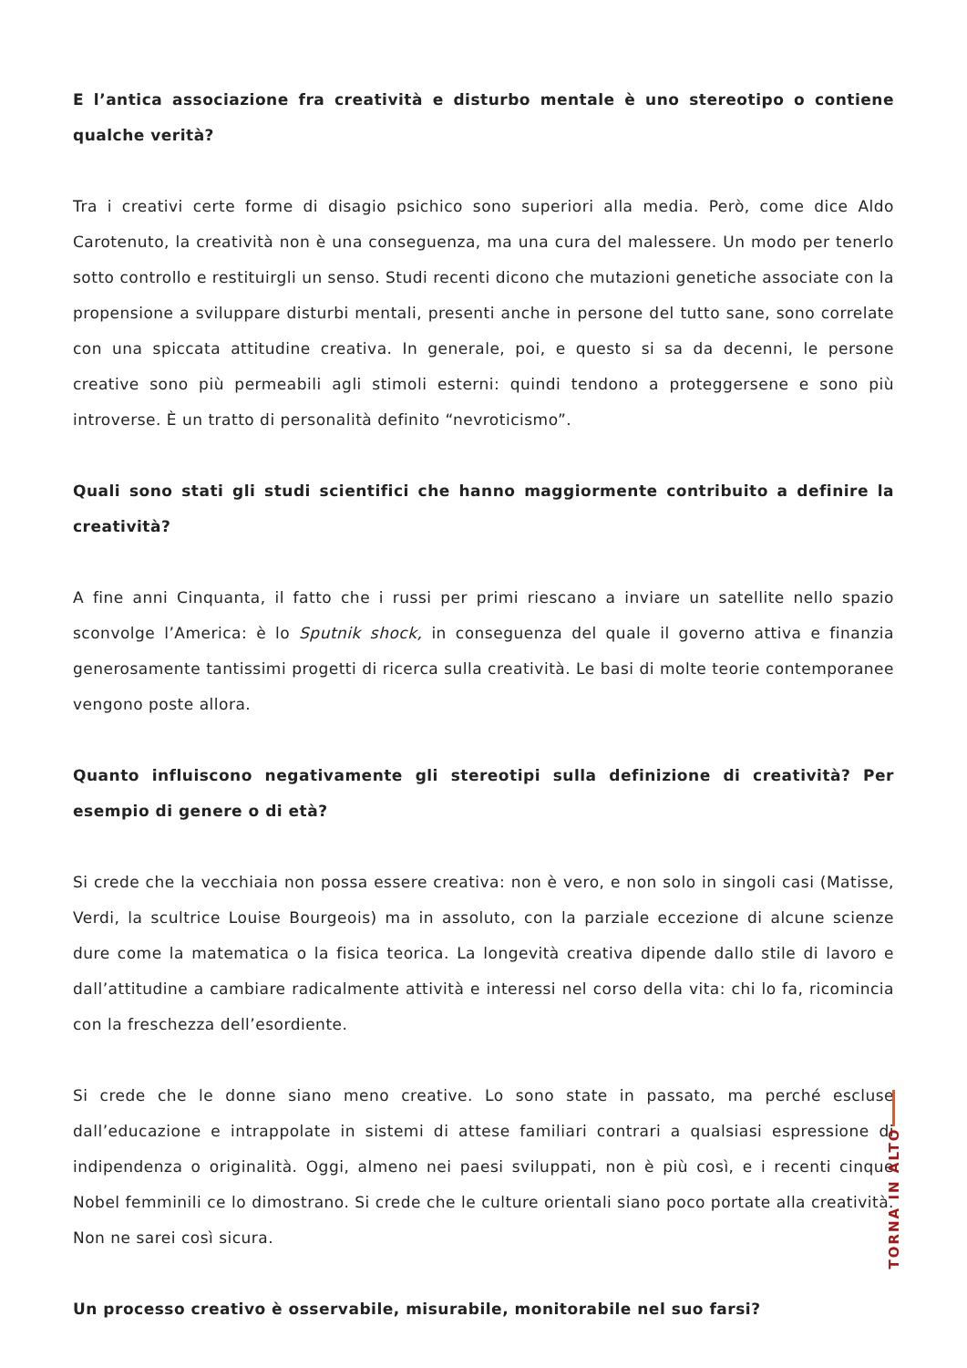E l’antica associazione fra creatività e disturbo mentale è uno stereotipo o contiene qualche verità?
Tra i creativi certe forme di disagio psichico sono superiori alla media. Però, come dice Aldo Carotenuto, la creatività non è una conseguenza, ma una cura del malessere. Un modo per tenerlo sotto controllo e restituirgli un senso. Studi recenti dicono che mutazioni genetiche associate con la propensione a sviluppare disturbi mentali, presenti anche in persone del tutto sane, sono correlate con una spiccata attitudine creativa. In generale, poi, e questo si sa da decenni, le persone creative sono più permeabili agli stimoli esterni: quindi tendono a proteggersene e sono più introverse. È un tratto di personalità definito “nevroticismo”.
Quali sono stati gli studi scientifici che hanno maggiormente contribuito a definire la creatività?
A fine anni Cinquanta, il fatto che i russi per primi riescano a inviare un satellite nello spazio sconvolge l’America: è lo Sputnik shock, in conseguenza del quale il governo attiva e finanzia generosamente tantissimi progetti di ricerca sulla creatività. Le basi di molte teorie contemporanee vengono poste allora.
Quanto influiscono negativamente gli stereotipi sulla definizione di creatività? Per esempio di genere o di età?
Si crede che la vecchiaia non possa essere creativa: non è vero, e non solo in singoli casi (Matisse, Verdi, la scultrice Louise Bourgeois) ma in assoluto, con la parziale eccezione di alcune scienze dure come la matematica o la fisica teorica. La longevità creativa dipende dallo stile di lavoro e dall’attitudine a cambiare radicalmente attività e interessi nel corso della vita: chi lo fa, ricomincia con la freschezza dell’esordiente.
Si crede che le donne siano meno creative. Lo sono state in passato, ma perché escluse dall’educazione e intrappolate in sistemi di attese familiari contrari a qualsiasi espressione di indipendenza o originalità. Oggi, almeno nei paesi sviluppati, non è più così, e i recenti cinque Nobel femminili ce lo dimostrano. Si crede che le culture orientali siano poco portate alla creatività. Non ne sarei così sicura.
Un processo creativo è osservabile, misurabile, monitorabile nel suo farsi?
TORNA IN ALTO